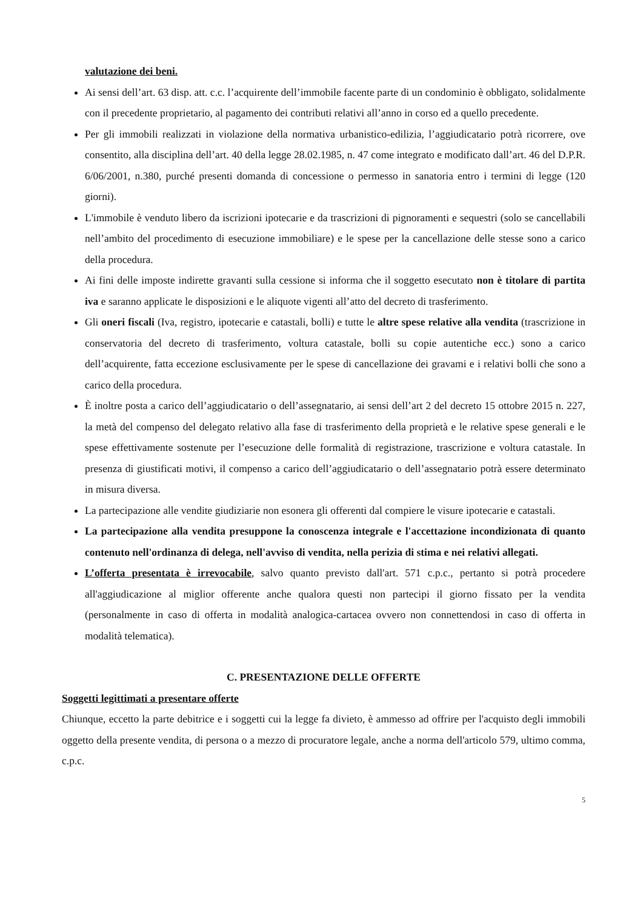valutazione dei beni.
Ai sensi dell’art. 63 disp. att. c.c. l’acquirente dell’immobile facente parte di un condominio è obbligato, solidalmente con il precedente proprietario, al pagamento dei contributi relativi all’anno in corso ed a quello precedente.
Per gli immobili realizzati in violazione della normativa urbanistico-edilizia, l’aggiudicatario potrà ricorrere, ove consentito, alla disciplina dell’art. 40 della legge 28.02.1985, n. 47 come integrato e modificato dall’art. 46 del D.P.R. 6/06/2001, n.380, purché presenti domanda di concessione o permesso in sanatoria entro i termini di legge (120 giorni).
L'immobile è venduto libero da iscrizioni ipotecarie e da trascrizioni di pignoramenti e sequestri (solo se cancellabili nell’ambito del procedimento di esecuzione immobiliare) e le spese per la cancellazione delle stesse sono a carico della procedura.
Ai fini delle imposte indirette gravanti sulla cessione si informa che il soggetto esecutato non è titolare di partita iva e saranno applicate le disposizioni e le aliquote vigenti all’atto del decreto di trasferimento.
Gli oneri fiscali (Iva, registro, ipotecarie e catastali, bolli) e tutte le altre spese relative alla vendita (trascrizione in conservatoria del decreto di trasferimento, voltura catastale, bolli su copie autentiche ecc.) sono a carico dell’acquirente, fatta eccezione esclusivamente per le spese di cancellazione dei gravami e i relativi bolli che sono a carico della procedura.
È inoltre posta a carico dell’aggiudicatario o dell’assegnatario, ai sensi dell’art 2 del decreto 15 ottobre 2015 n. 227, la metà del compenso del delegato relativo alla fase di trasferimento della proprietà e le relative spese generali e le spese effettivamente sostenute per l’esecuzione delle formalità di registrazione, trascrizione e voltura catastale. In presenza di giustificati motivi, il compenso a carico dell’aggiudicatario o dell’assegnatario potrà essere determinato in misura diversa.
La partecipazione alle vendite giudiziarie non esonera gli offerenti dal compiere le visure ipotecarie e catastali.
La partecipazione alla vendita presuppone la conoscenza integrale e l'accettazione incondizionata di quanto contenuto nell'ordinanza di delega, nell'avviso di vendita, nella perizia di stima e nei relativi allegati.
L’offerta presentata è irrevocabile, salvo quanto previsto dall'art. 571 c.p.c., pertanto si potrà procedere all'aggiudicazione al miglior offerente anche qualora questi non partecipi il giorno fissato per la vendita (personalmente in caso di offerta in modalità analogica-cartacea ovvero non connettendosi in caso di offerta in modalità telematica).
C. PRESENTAZIONE DELLE OFFERTE
Soggetti legittimati a presentare offerte
Chiunque, eccetto la parte debitrice e i soggetti cui la legge fa divieto, è ammesso ad offrire per l'acquisto degli immobili oggetto della presente vendita, di persona o a mezzo di procuratore legale, anche a norma dell'articolo 579, ultimo comma, c.p.c.
5